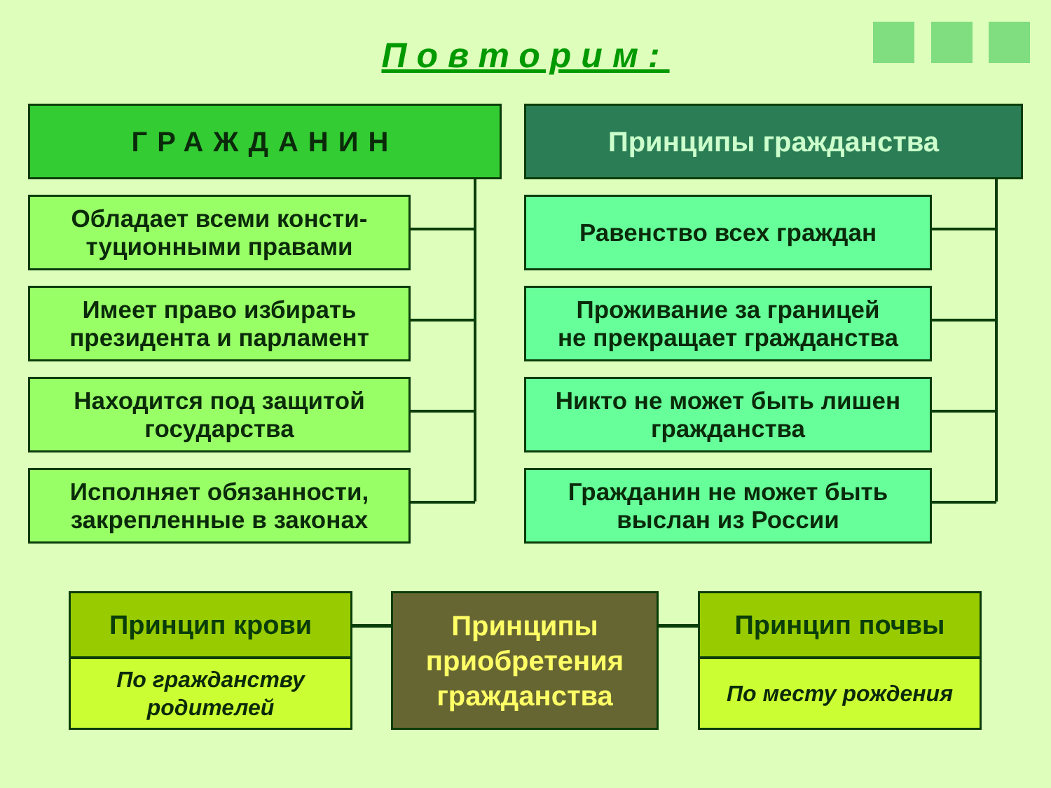Повторим:
ГРАЖДАНИН Принципы гражданства
Обладает всеми консти-
туционными правами
Имеет право избирать
президента и парламент
Находится под защитой
государства
Исполняет обязанности,
закрепленные в законах
Равенство всех граждан
Проживание за границей
не прекращает гражданства
Никто не может быть лишен
гражданства
Гражданин не может быть
выслан из России
Принцип крови
По гражданству
родителей
Принципы
приобретения
гражданства
Принцип почвы
По месту рождения